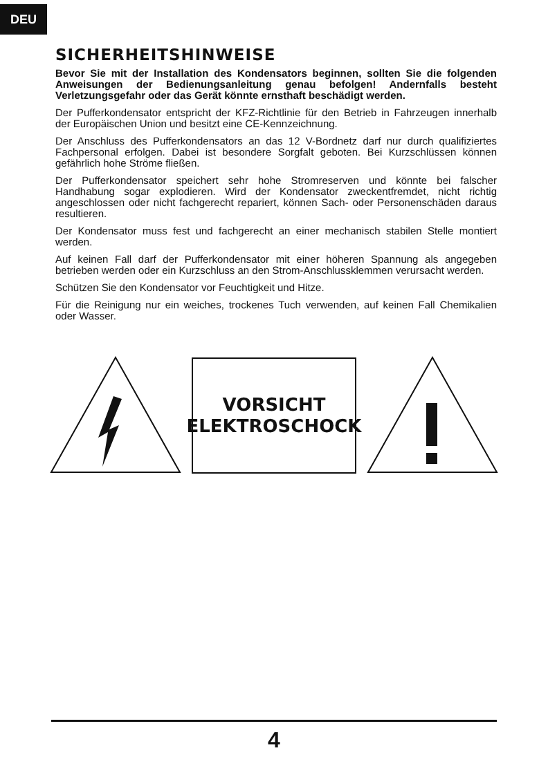DEU
SICHERHEITSHINWEISE
Bevor Sie mit der Installation des Kondensators beginnen, sollten Sie die folgenden Anweisungen der Bedienungsanleitung genau befolgen! Andernfalls besteht Verletzungsgefahr oder das Gerät könnte ernsthaft beschädigt werden.
Der Pufferkondensator entspricht der KFZ-Richtlinie für den Betrieb in Fahrzeugen innerhalb der Europäischen Union und besitzt eine CE-Kennzeichnung.
Der Anschluss des Pufferkondensators an das 12 V-Bordnetz darf nur durch qualifiziertes Fachpersonal erfolgen. Dabei ist besondere Sorgfalt geboten. Bei Kurzschlüssen können gefährlich hohe Ströme fließen.
Der Pufferkondensator speichert sehr hohe Stromreserven und könnte bei falscher Handhabung sogar explodieren. Wird der Kondensator zweckentfremdet, nicht richtig angeschlossen oder nicht fachgerecht repariert, können Sach- oder Personenschäden daraus resultieren.
Der Kondensator muss fest und fachgerecht an einer mechanisch stabilen Stelle montiert werden.
Auf keinen Fall darf der Pufferkondensator mit einer höheren Spannung als angegeben betrieben werden oder ein Kurzschluss an den Strom-Anschlussklemmen verursacht werden.
Schützen Sie den Kondensator vor Feuchtigkeit und Hitze.
Für die Reinigung nur ein weiches, trockenes Tuch verwenden, auf keinen Fall Chemikalien oder Wasser.
VORSICHT
ELEKTROSCHOCK
4